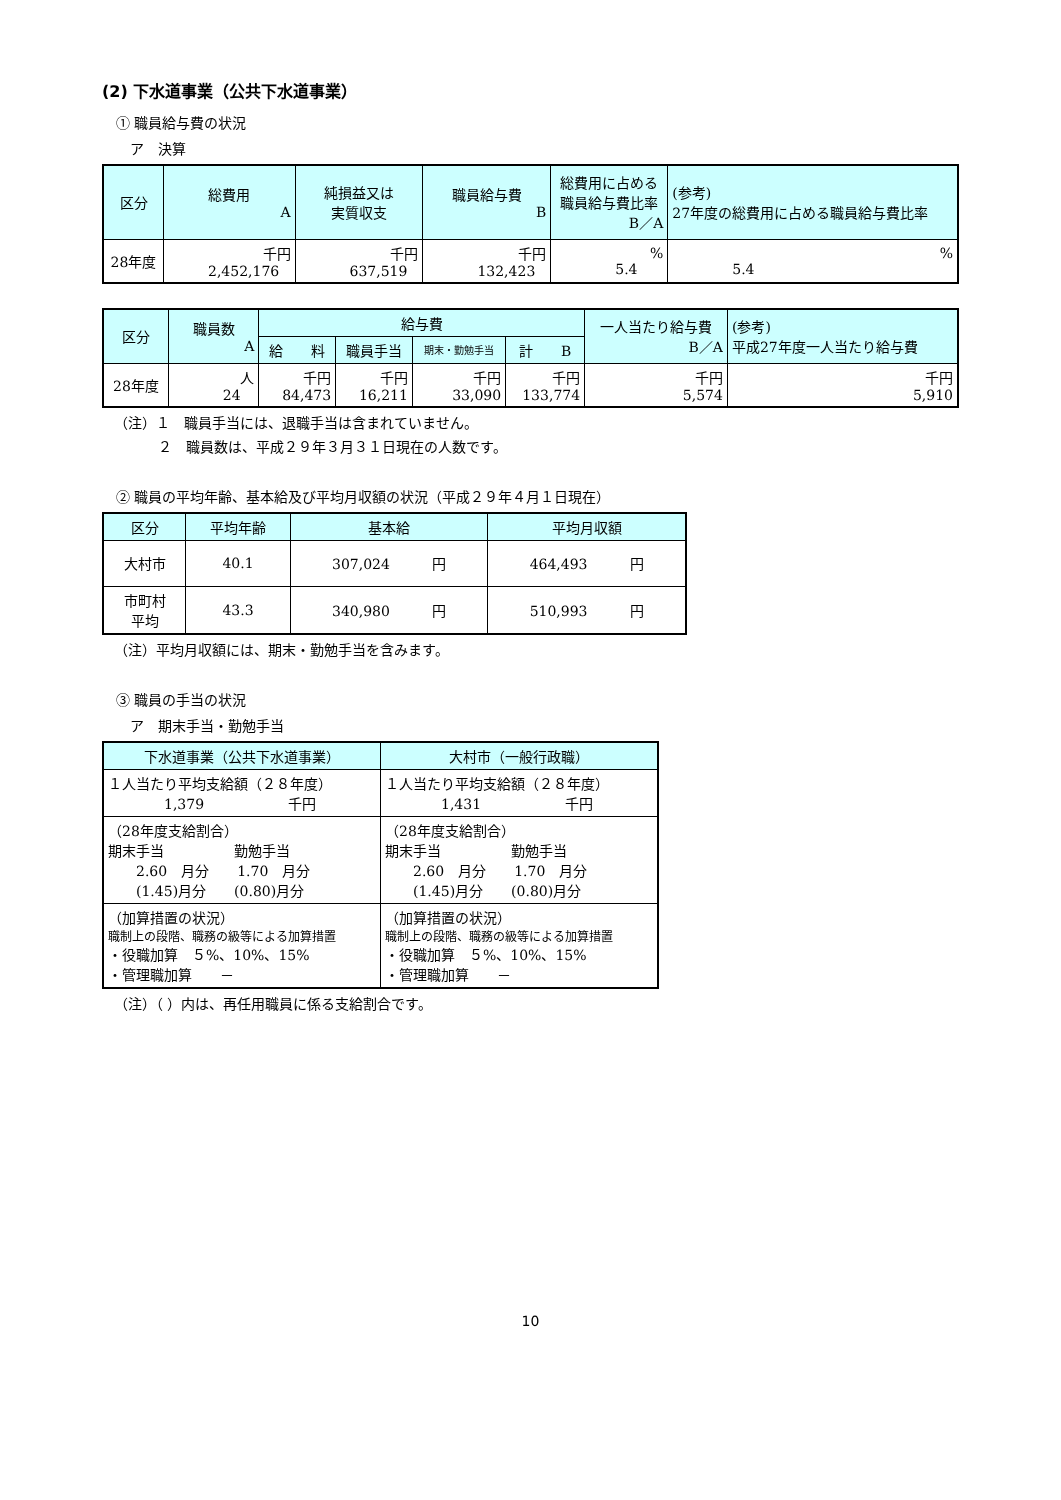(2) 下水道事業（公共下水道事業）
① 職員給与費の状況
ア　決算
| 区分 | 総費用 A | 純損益又は 実質収支 | 職員給与費 B | 総費用に占める 職員給与費比率 B／A | (参考) 27年度の総費用に占める職員給与費比率 |
| --- | --- | --- | --- | --- | --- |
| 28年度 | 千円 2,452,176 | 千円 637,519 | 千円 132,423 | % 5.4 | % 5.4 |
| 区分 | 職員数 A | 給与費 | | | | 一人当たり給与費 B／A | (参考) 平成27年度一人当たり給与費 |
| --- | --- | --- | --- | --- | --- | --- | --- |
| | | 給 料 | 職員手当 | 期末・勤勉手当 | 計 B | | |
| 28年度 | 人 24 | 千円 84,473 | 千円 16,211 | 千円 33,090 | 千円 133,774 | 千円 5,574 | 千円 5,910 |
（注）１　職員手当には、退職手当は含まれていません。
２　職員数は、平成２９年３月３１日現在の人数です。
② 職員の平均年齢、基本給及び平均月収額の状況（平成２９年４月１日現在）
| 区分 | 平均年齢 | 基本給 | 平均月収額 |
| --- | --- | --- | --- |
| 大村市 | 40.1 | 307,024 円 | 464,493 円 |
| 市町村 平均 | 43.3 | 340,980 円 | 510,993 円 |
（注）平均月収額には、期末・勤勉手当を含みます。
③ 職員の手当の状況
ア　期末手当・勤勉手当
| 下水道事業（公共下水道事業） | 大村市（一般行政職） |
| --- | --- |
| １人当たり平均支給額（２８年度） 1,379 千円 | １人当たり平均支給額（２８年度） 1,431 千円 |
| （28年度支給割合） 期末手当 勤勉手当 2.60 月分 1.70 月分 (1.45)月分 (0.80)月分 | （28年度支給割合） 期末手当 勤勉手当 2.60 月分 1.70 月分 (1.45)月分 (0.80)月分 |
| （加算措置の状況） 職制上の段階、職務の級等による加算措置 ・役職加算 ５%、10%、15% ・管理職加算 － | （加算措置の状況） 職制上の段階、職務の級等による加算措置 ・役職加算 ５%、10%、15% ・管理職加算 － |
（注）（ ）内は、再任用職員に係る支給割合です。
10